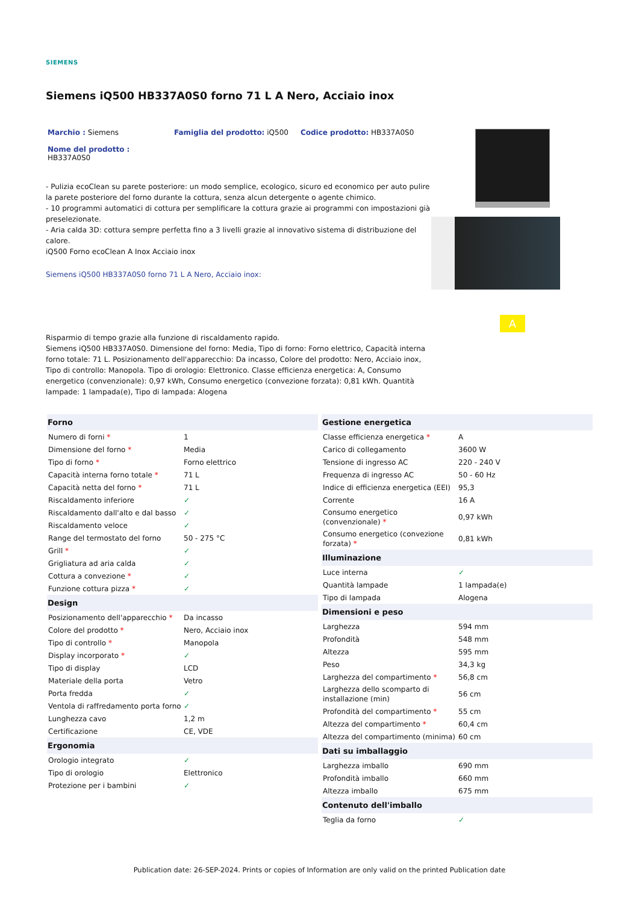SIEMENS
Siemens iQ500 HB337A0S0 forno 71 L A Nero, Acciaio inox
Marchio : Siemens Famiglia del prodotto: iQ500 Codice prodotto: HB337A0S0
Nome del prodotto :
HB337A0S0
- Pulizia ecoClean su parete posteriore: un modo semplice, ecologico, sicuro ed economico per auto pulire la parete posteriore del forno durante la cottura, senza alcun detergente o agente chimico.
- 10 programmi automatici di cottura per semplificare la cottura grazie ai programmi con impostazioni già preselezionate.
- Aria calda 3D: cottura sempre perfetta fino a 3 livelli grazie al innovativo sistema di distribuzione del calore.
iQ500 Forno ecoClean A Inox Acciaio inox
Siemens iQ500 HB337A0S0 forno 71 L A Nero, Acciaio inox:
A
Risparmio di tempo grazie alla funzione di riscaldamento rapido.
Siemens iQ500 HB337A0S0. Dimensione del forno: Media, Tipo di forno: Forno elettrico, Capacità interna forno totale: 71 L. Posizionamento dell'apparecchio: Da incasso, Colore del prodotto: Nero, Acciaio inox, Tipo di controllo: Manopola. Tipo di orologio: Elettronico. Classe efficienza energetica: A, Consumo energetico (convenzionale): 0,97 kWh, Consumo energetico (convezione forzata): 0,81 kWh. Quantità lampade: 1 lampada(e), Tipo di lampada: Alogena
| Forno | |
| --- | --- |
| Numero di forni * | 1 |
| Dimensione del forno * | Media |
| Tipo di forno * | Forno elettrico |
| Capacità interna forno totale * | 71 L |
| Capacità netta del forno * | 71 L |
| Riscaldamento inferiore | ✓ |
| Riscaldamento dall'alto e dal basso | ✓ |
| Riscaldamento veloce | ✓ |
| Range del termostato del forno | 50 - 275 °C |
| Grill * | ✓ |
| Grigliatura ad aria calda | ✓ |
| Cottura a convezione * | ✓ |
| Funzione cottura pizza * | ✓ |
| Design | |
| Posizionamento dell'apparecchio * | Da incasso |
| Colore del prodotto * | Nero, Acciaio inox |
| Tipo di controllo * | Manopola |
| Display incorporato * | ✓ |
| Tipo di display | LCD |
| Materiale della porta | Vetro |
| Porta fredda | ✓ |
| Ventola di raffredamento porta forno | ✓ |
| Lunghezza cavo | 1,2 m |
| Certificazione | CE, VDE |
| Ergonomia | |
| Orologio integrato | ✓ |
| Tipo di orologio | Elettronico |
| Protezione per i bambini | ✓ |
| Gestione energetica | |
| --- | --- |
| Classe efficienza energetica * | A |
| Carico di collegamento | 3600 W |
| Tensione di ingresso AC | 220 - 240 V |
| Frequenza di ingresso AC | 50 - 60 Hz |
| Indice di efficienza energetica (EEI) | 95,3 |
| Corrente | 16 A |
| Consumo energetico (convenzionale) * | 0,97 kWh |
| Consumo energetico (convezione forzata) * | 0,81 kWh |
| Illuminazione | |
| Luce interna | ✓ |
| Quantità lampade | 1 lampada(e) |
| Tipo di lampada | Alogena |
| Dimensioni e peso | |
| Larghezza | 594 mm |
| Profondità | 548 mm |
| Altezza | 595 mm |
| Peso | 34,3 kg |
| Larghezza del compartimento * | 56,8 cm |
| Larghezza dello scomparto di installazione (min) | 56 cm |
| Profondità del compartimento * | 55 cm |
| Altezza del compartimento * | 60,4 cm |
| Altezza del compartimento (minima) | 60 cm |
| Dati su imballaggio | |
| Larghezza imballo | 690 mm |
| Profondità imballo | 660 mm |
| Altezza imballo | 675 mm |
| Contenuto dell'imballo | |
| Teglia da forno | ✓ |
Publication date: 26-SEP-2024. Prints or copies of Information are only valid on the printed Publication date